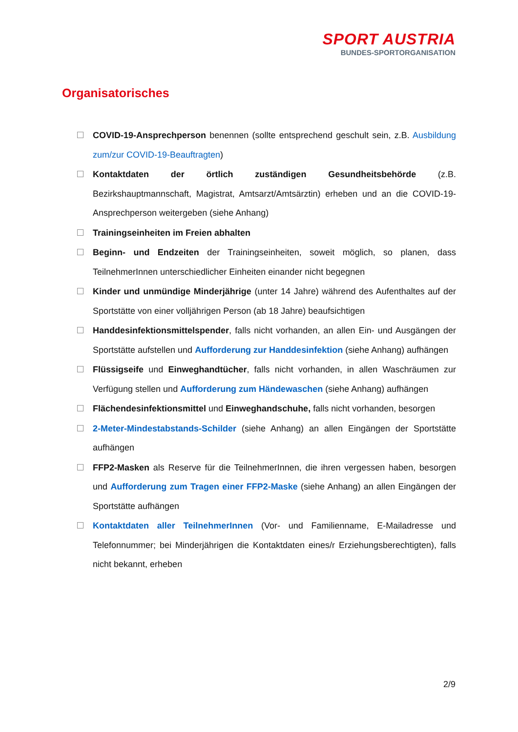SPORT AUSTRIA
BUNDES-SPORTORGANISATION
Organisatorisches
COVID-19-Ansprechperson benennen (sollte entsprechend geschult sein, z.B. Ausbildung zum/zur COVID-19-Beauftragten)
Kontaktdaten der örtlich zuständigen Gesundheitsbehörde (z.B. Bezirkshauptmannschaft, Magistrat, Amtsarzt/Amtsärztin) erheben und an die COVID-19-Ansprechperson weitergeben (siehe Anhang)
Trainingseinheiten im Freien abhalten
Beginn- und Endzeiten der Trainingseinheiten, soweit möglich, so planen, dass TeilnehmerInnen unterschiedlicher Einheiten einander nicht begegnen
Kinder und unmündige Minderjährige (unter 14 Jahre) während des Aufenthaltes auf der Sportstätte von einer volljährigen Person (ab 18 Jahre) beaufsichtigen
Handdesinfektionsmittelspender, falls nicht vorhanden, an allen Ein- und Ausgängen der Sportstätte aufstellen und Aufforderung zur Handdesinfektion (siehe Anhang) aufhängen
Flüssigseife und Einweghandtücher, falls nicht vorhanden, in allen Waschräumen zur Verfügung stellen und Aufforderung zum Händewaschen (siehe Anhang) aufhängen
Flächendesinfektionsmittel und Einweghandschuhe, falls nicht vorhanden, besorgen
2-Meter-Mindestabstands-Schilder (siehe Anhang) an allen Eingängen der Sportstätte aufhängen
FFP2-Masken als Reserve für die TeilnehmerInnen, die ihren vergessen haben, besorgen und Aufforderung zum Tragen einer FFP2-Maske (siehe Anhang) an allen Eingängen der Sportstätte aufhängen
Kontaktdaten aller TeilnehmerInnen (Vor- und Familienname, E-Mailadresse und Telefonnummer; bei Minderjährigen die Kontaktdaten eines/r Erziehungsberechtigten), falls nicht bekannt, erheben
2/9